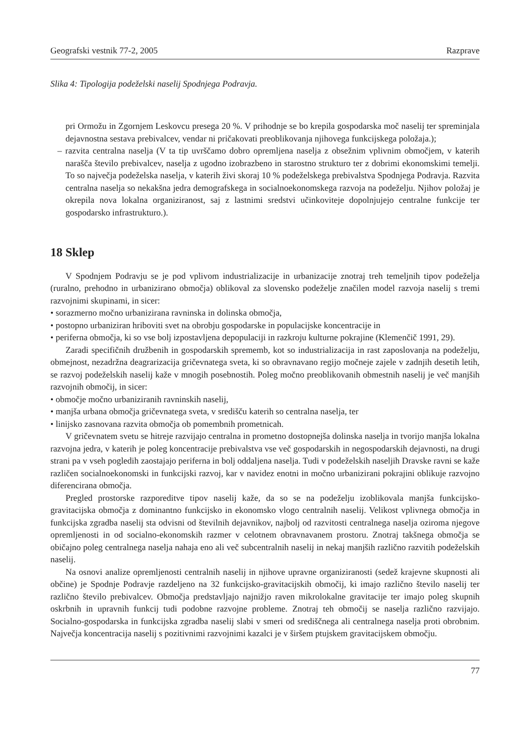Geografski vestnik 77-2, 2005 Razprave
Slika 4: Tipologija podeželski naselij Spodnjega Podravja.
pri Ormožu in Zgornjem Leskovcu presega 20 %. V prihodnje se bo krepila gospodarska moč naselij ter spreminjala dejavnostna sestava prebivalcev, vendar ni pričakovati preoblikovanja njihovega funkcijskega položaja.);
– razvita centralna naselja (V ta tip uvrščamo dobro opremljena naselja z obsežnim vplivnim območjem, v katerih narašča število prebivalcev, naselja z ugodno izobrazbeno in starostno strukturo ter z dobrimi ekonomskimi temelji. To so največja podeželska naselja, v katerih živi skoraj 10 % podeželskega prebivalstva Spodnjega Podravja. Razvita centralna naselja so nekakšna jedra demografskega in socialnoekonomskega razvoja na podeželju. Njihov položaj je okrepila nova lokalna organiziranost, saj z lastnimi sredstvi učinkoviteje dopolnjujejo centralne funkcije ter gospodarsko infrastrukturo.).
18 Sklep
V Spodnjem Podravju se je pod vplivom industrializacije in urbanizacije znotraj treh temeljnih tipov podeželja (ruralno, prehodno in urbanizirano območja) oblikoval za slovensko podeželje značilen model razvoja naselij s tremi razvojnimi skupinami, in sicer:
• sorazmerno močno urbanizirana ravninska in dolinska območja,
• postopno urbaniziran hriboviti svet na obrobju gospodarske in populacijske koncentracije in
• periferna območja, ki so vse bolj izpostavljena depopulaciji in razkroju kulturne pokrajine (Klemenčič 1991, 29).
Zaradi specifičnih družbenih in gospodarskih sprememb, kot so industrializacija in rast zaposlovanja na podeželju, obmejnost, nezadržna deagrarizacija gričevnatega sveta, ki so obravnavano regijo močneje zajele v zadnjih desetih letih, se razvoj podeželskih naselij kaže v mnogih posebnostih. Poleg močno preoblikovanih obmestnih naselij je več manjših razvojnih območij, in sicer:
• območje močno urbaniziranih ravninskih naselij,
• manjša urbana območja gričevnatega sveta, v središču katerih so centralna naselja, ter
• linijsko zasnovana razvita območja ob pomembnih prometnicah.
V gričevnatem svetu se hitreje razvijajo centralna in prometno dostopnejša dolinska naselja in tvorijo manjša lokalna razvojna jedra, v katerih je poleg koncentracije prebivalstva vse več gospodarskih in negospodarskih dejavnosti, na drugi strani pa v vseh pogledih zaostajajo periferna in bolj oddaljena naselja. Tudi v podeželskih naseljih Dravske ravni se kaže različen socialnoekonomski in funkcijski razvoj, kar v navidez enotni in močno urbanizirani pokrajini oblikuje razvojno diferencirana območja.
Pregled prostorske razporeditve tipov naselij kaže, da so se na podeželju izoblikovala manjša funkcijsko-gravitacijska območja z dominantno funkcijsko in ekonomsko vlogo centralnih naselij. Velikost vplivnega območja in funkcijska zgradba naselij sta odvisni od številnih dejavnikov, najbolj od razvitosti centralnega naselja oziroma njegove opremljenosti in od socialno-ekonomskih razmer v celotnem obravnavanem prostoru. Znotraj takšnega območja se običajno poleg centralnega naselja nahaja eno ali več subcentralnih naselij in nekaj manjših različno razvitih podeželskih naselij.
Na osnovi analize opremljenosti centralnih naselij in njihove upravne organiziranosti (sedež krajevne skupnosti ali občine) je Spodnje Podravje razdeljeno na 32 funkcijsko-gravitacijskih območij, ki imajo različno število naselij ter različno število prebivalcev. Območja predstavljajo najnižjo raven mikrolokalne gravitacije ter imajo poleg skupnih oskrbnih in upravnih funkcij tudi podobne razvojne probleme. Znotraj teh območij se naselja različno razvijajo. Socialno-gospodarska in funkcijska zgradba naselij slabi v smeri od središčnega ali centralnega naselja proti obrobnim. Največja koncentracija naselij s pozitivnimi razvojnimi kazalci je v širšem ptujskem gravitacijskem območju.
77